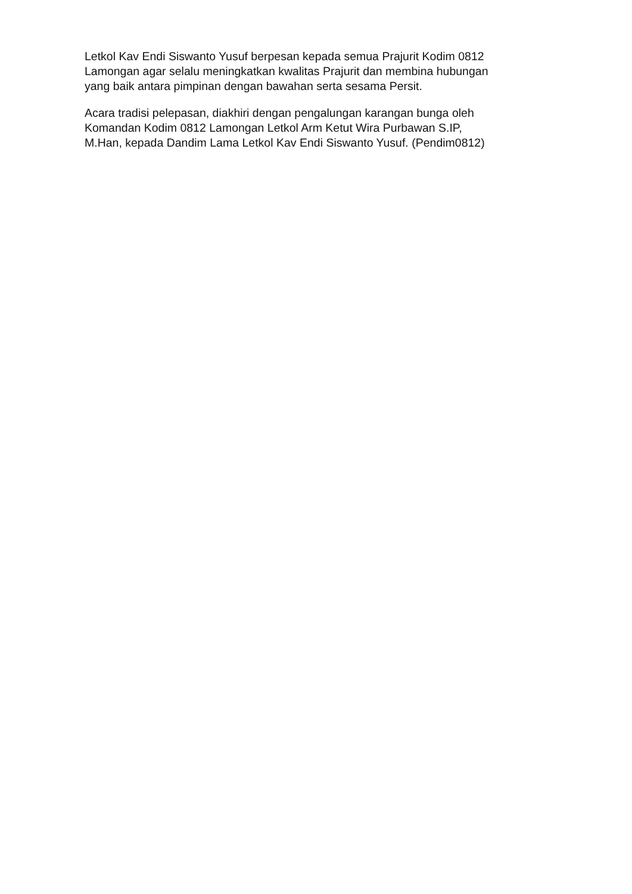Letkol Kav Endi Siswanto Yusuf berpesan kepada semua Prajurit Kodim 0812
Lamongan agar selalu meningkatkan kwalitas Prajurit dan membina hubungan
yang baik antara pimpinan dengan bawahan serta sesama Persit.
Acara tradisi pelepasan, diakhiri dengan pengalungan karangan bunga oleh
Komandan Kodim 0812 Lamongan Letkol Arm Ketut Wira Purbawan S.IP,
M.Han, kepada Dandim Lama Letkol Kav Endi Siswanto Yusuf. (Pendim0812)